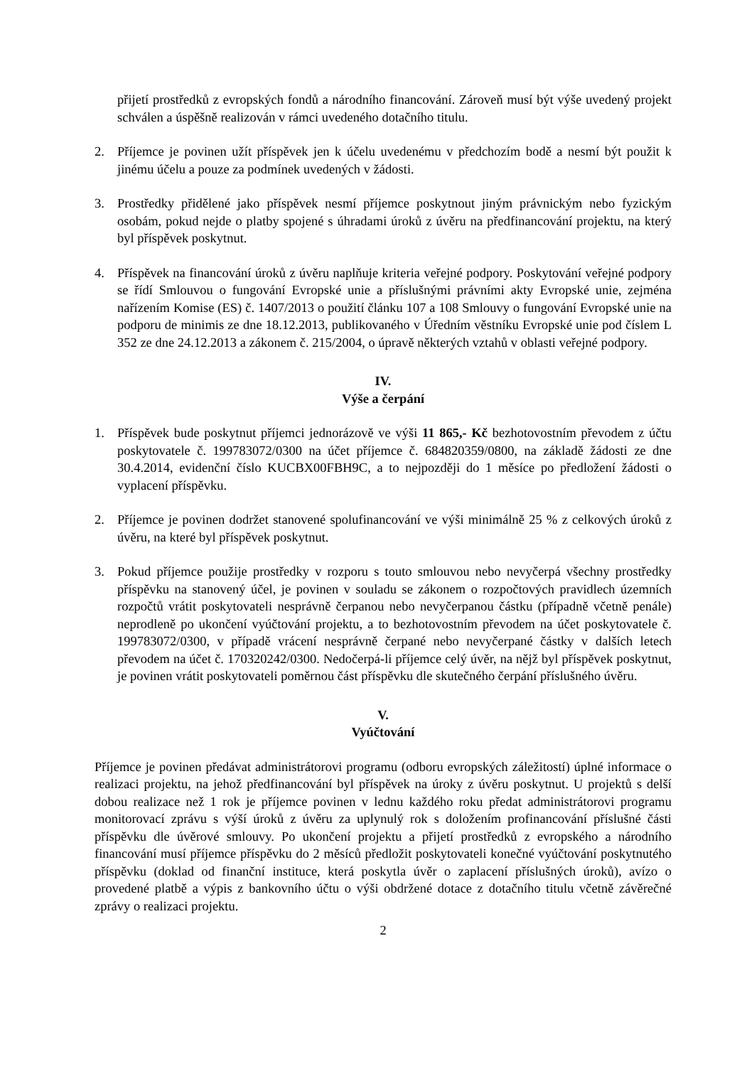přijetí prostředků z evropských fondů a národního financování. Zároveň musí být výše uvedený projekt schválen a úspěšně realizován v rámci uvedeného dotačního titulu.
2. Příjemce je povinen užít příspěvek jen k účelu uvedenému v předchozím bodě a nesmí být použit k jinému účelu a pouze za podmínek uvedených v žádosti.
3. Prostředky přidělené jako příspěvek nesmí příjemce poskytnout jiným právnickým nebo fyzickým osobám, pokud nejde o platby spojené s úhradami úroků z úvěru na předfinancování projektu, na který byl příspěvek poskytnut.
4. Příspěvek na financování úroků z úvěru naplňuje kriteria veřejné podpory. Poskytování veřejné podpory se řídí Smlouvou o fungování Evropské unie a příslušnými právními akty Evropské unie, zejména nařízením Komise (ES) č. 1407/2013 o použití článku 107 a 108 Smlouvy o fungování Evropské unie na podporu de minimis ze dne 18.12.2013, publikovaného v Úředním věstníku Evropské unie pod číslem L 352 ze dne 24.12.2013 a zákonem č. 215/2004, o úpravě některých vztahů v oblasti veřejné podpory.
IV.
Výše a čerpání
1. Příspěvek bude poskytnut příjemci jednorázově ve výši 11 865,- Kč bezhotovostním převodem z účtu poskytovatele č. 199783072/0300 na účet příjemce č. 684820359/0800, na základě žádosti ze dne 30.4.2014, evidenční číslo KUCBX00FBH9C, a to nejpozději do 1 měsíce po předložení žádosti o vyplacení příspěvku.
2. Příjemce je povinen dodržet stanovené spolufinancování ve výši minimálně 25 % z celkových úroků z úvěru, na které byl příspěvek poskytnut.
3. Pokud příjemce použije prostředky v rozporu s touto smlouvou nebo nevyčerpá všechny prostředky příspěvku na stanovený účel, je povinen v souladu se zákonem o rozpočtových pravidlech územních rozpočtů vrátit poskytovateli nesprávně čerpanou nebo nevyčerpanou částku (případně včetně penále) neprodleně po ukončení vyúčtování projektu, a to bezhotovostním převodem na účet poskytovatele č. 199783072/0300, v případě vrácení nesprávně čerpané nebo nevyčerpané částky v dalších letech převodem na účet č. 170320242/0300. Nedočerpá-li příjemce celý úvěr, na nějž byl příspěvek poskytnut, je povinen vrátit poskytovateli poměrnou část příspěvku dle skutečného čerpání příslušného úvěru.
V.
Vyúčtování
Příjemce je povinen předávat administrátorovi programu (odboru evropských záležitostí) úplné informace o realizaci projektu, na jehož předfinancování byl příspěvek na úroky z úvěru poskytnut. U projektů s delší dobou realizace než 1 rok je příjemce povinen v lednu každého roku předat administrátorovi programu monitorovací zprávu s výší úroků z úvěru za uplynulý rok s doložením profinancování příslušné části příspěvku dle úvěrové smlouvy. Po ukončení projektu a přijetí prostředků z evropského a národního financování musí příjemce příspěvku do 2 měsíců předložit poskytovateli konečné vyúčtování poskytnutého příspěvku (doklad od finanční instituce, která poskytla úvěr o zaplacení příslušných úroků), avízo o provedené platbě a výpis z bankovního účtu o výši obdržené dotace z dotačního titulu včetně závěrečné zprávy o realizaci projektu.
2